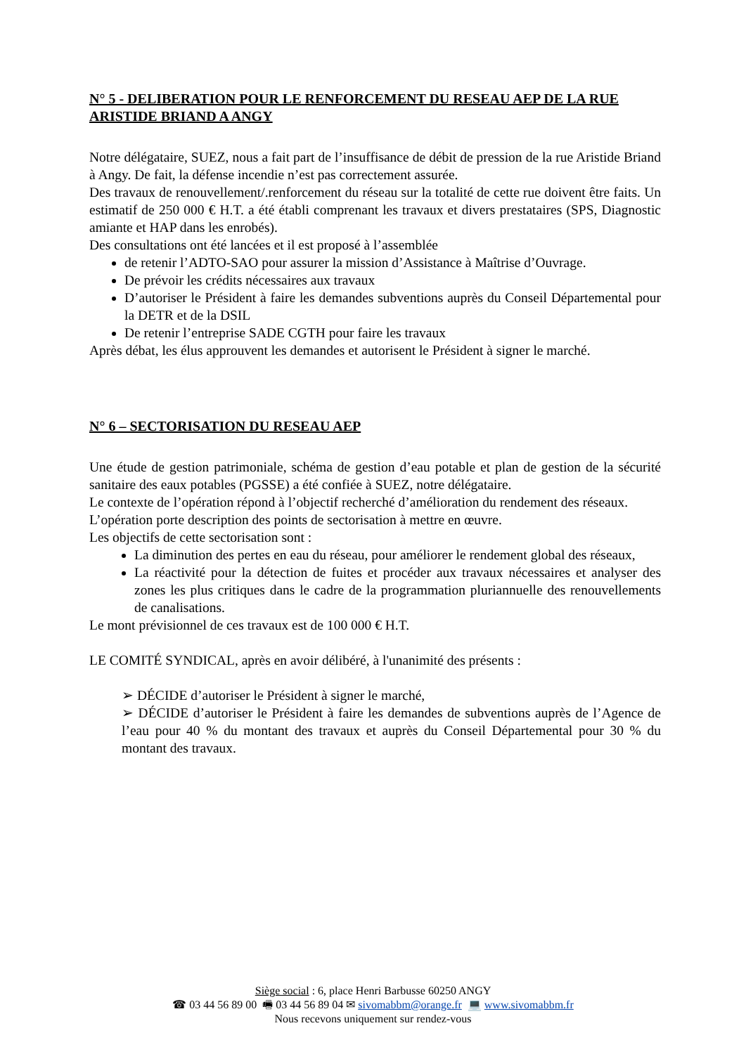N° 5 - DELIBERATION POUR LE RENFORCEMENT DU RESEAU AEP DE LA RUE ARISTIDE BRIAND A ANGY
Notre délégataire, SUEZ, nous a fait part de l’insuffisance de débit de pression de la rue Aristide Briand à Angy. De fait, la défense incendie n’est pas correctement assurée.
Des travaux de renouvellement/.renforcement du réseau sur la totalité de cette rue doivent être faits. Un estimatif de 250 000 € H.T. a été établi comprenant les travaux et divers prestataires (SPS, Diagnostic amiante et HAP dans les enrobés).
Des consultations ont été lancées et il est proposé à l’assemblée
de retenir l’ADTO-SAO pour assurer la mission d’Assistance à Maîtrise d’Ouvrage.
De prévoir les crédits nécessaires aux travaux
D’autoriser le Président à faire les demandes subventions auprès du Conseil Départemental pour la DETR et de la DSIL
De retenir l’entreprise SADE CGTH pour faire les travaux
Après débat, les élus approuvent les demandes et autorisent le Président à signer le marché.
N° 6 – SECTORISATION DU RESEAU AEP
Une étude de gestion patrimoniale, schéma de gestion d’eau potable et plan de gestion de la sécurité sanitaire des eaux potables (PGSSE) a été confiée à SUEZ, notre délégataire.
Le contexte de l’opération répond à l’objectif recherché d’amélioration du rendement des réseaux.
L’opération porte description des points de sectorisation à mettre en œuvre.
Les objectifs de cette sectorisation sont :
La diminution des pertes en eau du réseau, pour améliorer le rendement global des réseaux,
La réactivité pour la détection de fuites et procéder aux travaux nécessaires et analyser des zones les plus critiques dans le cadre de la programmation pluriannuelle des renouvellements de canalisations.
Le mont prévisionnel de ces travaux est de 100 000 € H.T.
LE COMITÉ SYNDICAL, après en avoir délibéré, à l'unanimité des présents :
➢ DÉCIDE d’autoriser le Président à signer le marché,
➢ DÉCIDE d’autoriser le Président à faire les demandes de subventions auprès de l’Agence de l’eau pour 40 % du montant des travaux et auprès du Conseil Départemental pour 30 % du montant des travaux.
Siège social : 6, place Henri Barbusse 60250 ANGY
☎ 03 44 56 89 00 🖷 03 44 56 89 04 ✉ sivomabbm@orange.fr 💻 www.sivomabbm.fr
Nous recevons uniquement sur rendez-vous